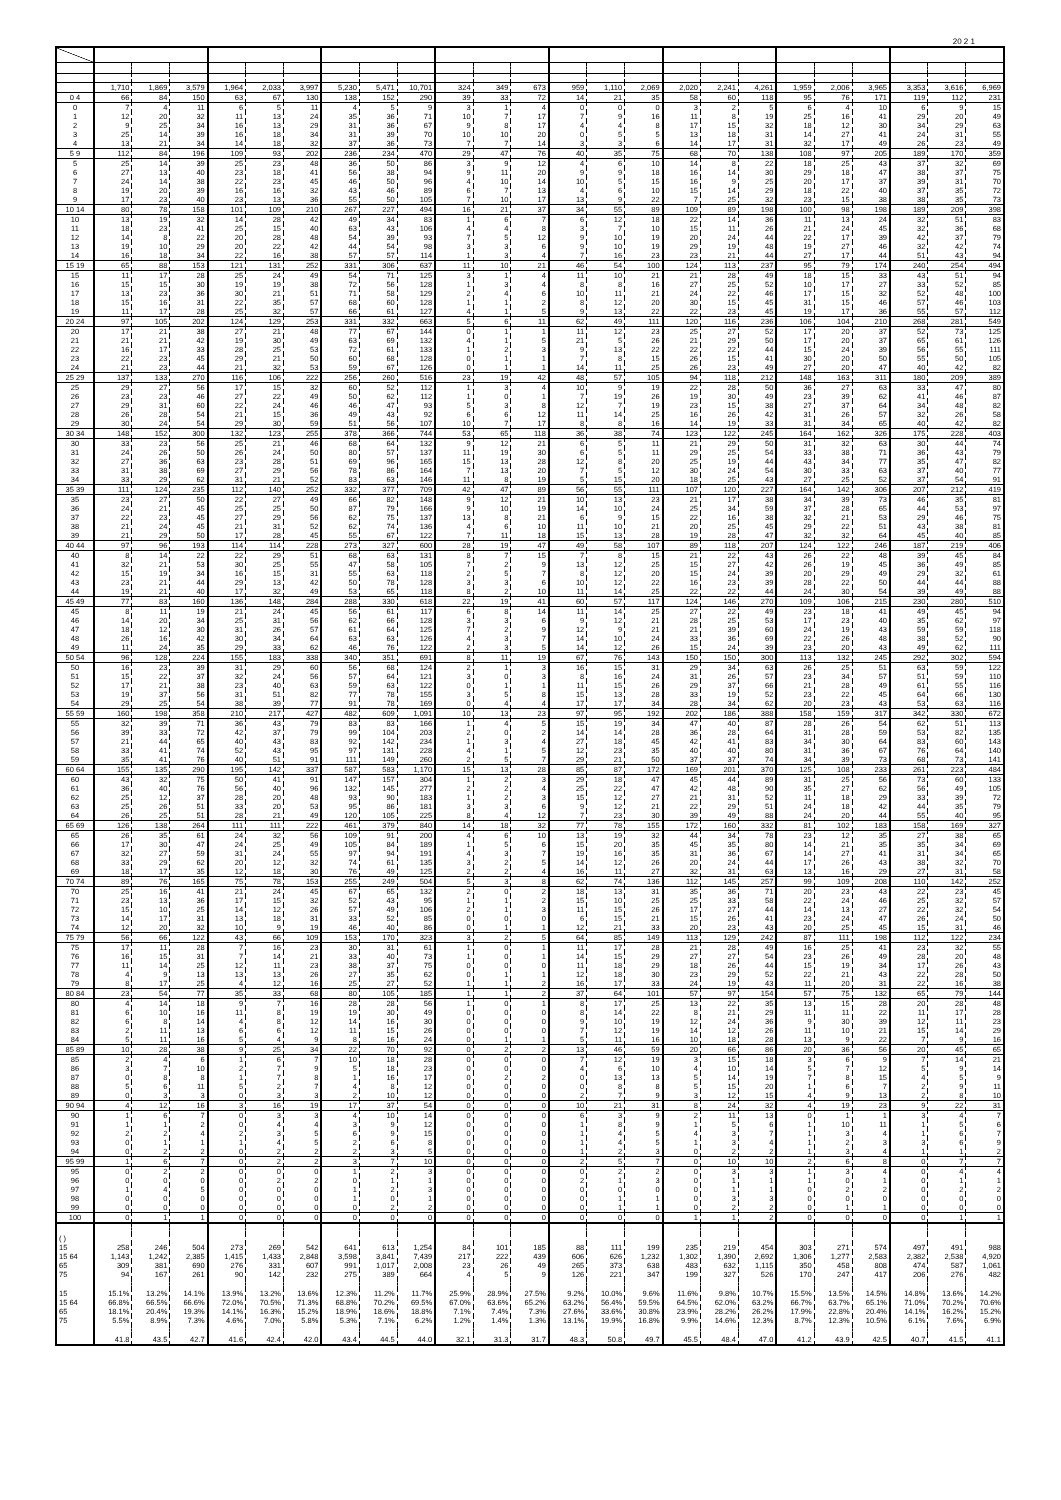20 2 1
| | 1,710 | 1,869 | 3,579 | 1,964 | 2,033 | 3,997 | 5,230 | 5,471 | 10,701 | 324 | 349 | 673 | 959 | 1,110 | 2,069 | 2,020 | 2,241 | 4,261 | 1,959 | 2,006 | 3,965 | 3,353 | 3,616 | 6,969 |
| 0 4 | 66 | 84 | 150 | 63 | 67 | 130 | 138 | 152 | 290 | 39 | 33 | 72 | 14 | 21 | 35 | 58 | 60 | 118 | 95 | 76 | 171 | 119 | 112 | 231 |
| 0 | 7 | 4 | 11 | 6 | 5 | 11 | 4 | 5 | 9 | 3 | 1 | 4 | 0 | 0 | 0 | 3 | 2 | 5 | 6 | 4 | 10 | 6 | 9 | 15 |
| 1 | 12 | 20 | 32 | 11 | 13 | 24 | 35 | 36 | 71 | 10 | 7 | 17 | 7 | 9 | 16 | 11 | 8 | 19 | 25 | 16 | 41 | 29 | 20 | 49 |
| 2 | 9 | 25 | 34 | 16 | 13 | 29 | 31 | 36 | 67 | 9 | 8 | 17 | 4 | 4 | 8 | 17 | 15 | 32 | 18 | 12 | 30 | 34 | 29 | 63 |
| 3 | 25 | 14 | 39 | 16 | 18 | 34 | 31 | 39 | 70 | 10 | 10 | 20 | 0 | 5 | 5 | 13 | 18 | 31 | 14 | 27 | 41 | 24 | 31 | 55 |
| 4 | 13 | 21 | 34 | 14 | 18 | 32 | 37 | 36 | 73 | 7 | 7 | 14 | 3 | 3 | 6 | 14 | 17 | 31 | 32 | 17 | 49 | 26 | 23 | 49 |
| 5 9 | 112 | 84 | 196 | 109 | 93 | 202 | 236 | 234 | 470 | 29 | 47 | 76 | 40 | 35 | 75 | 68 | 70 | 138 | 108 | 97 | 205 | 189 | 170 | 359 |
| 5 | 25 | 14 | 39 | 25 | 23 | 48 | 36 | 50 | 86 | 3 | 9 | 12 | 4 | 6 | 10 | 14 | 8 | 22 | 18 | 25 | 43 | 37 | 32 | 69 |
| 6 | 27 | 13 | 40 | 23 | 18 | 41 | 56 | 38 | 94 | 9 | 11 | 20 | 9 | 9 | 18 | 16 | 14 | 30 | 29 | 18 | 47 | 38 | 37 | 75 |
| 7 | 24 | 14 | 38 | 22 | 23 | 45 | 46 | 50 | 96 | 4 | 10 | 14 | 10 | 5 | 15 | 16 | 9 | 25 | 20 | 17 | 37 | 39 | 31 | 70 |
| 8 | 19 | 20 | 39 | 16 | 16 | 32 | 43 | 46 | 89 | 6 | 7 | 13 | 4 | 6 | 10 | 15 | 14 | 29 | 18 | 22 | 40 | 37 | 35 | 72 |
| 9 | 17 | 23 | 40 | 23 | 13 | 36 | 55 | 50 | 105 | 7 | 10 | 17 | 13 | 9 | 22 | 7 | 25 | 32 | 23 | 15 | 38 | 38 | 35 | 73 |
| 10 14 | 80 | 78 | 158 | 101 | 109 | 210 | 267 | 227 | 494 | 16 | 21 | 37 | 34 | 55 | 89 | 109 | 89 | 198 | 100 | 98 | 198 | 189 | 209 | 398 |
| 10 | 13 | 19 | 32 | 14 | 28 | 42 | 49 | 34 | 83 | 1 | 6 | 7 | 6 | 12 | 18 | 22 | 14 | 36 | 11 | 13 | 24 | 32 | 51 | 83 |
| 11 | 18 | 23 | 41 | 25 | 15 | 40 | 63 | 43 | 106 | 4 | 4 | 8 | 3 | 7 | 10 | 15 | 11 | 26 | 21 | 24 | 45 | 32 | 36 | 68 |
| 12 | 14 | 8 | 22 | 20 | 28 | 48 | 54 | 39 | 93 | 7 | 5 | 12 | 9 | 10 | 19 | 20 | 24 | 44 | 22 | 17 | 39 | 42 | 37 | 79 |
| 13 | 19 | 10 | 29 | 20 | 22 | 42 | 44 | 54 | 98 | 3 | 3 | 6 | 9 | 10 | 19 | 29 | 19 | 48 | 19 | 27 | 46 | 32 | 42 | 74 |
| 14 | 16 | 18 | 34 | 22 | 16 | 38 | 57 | 57 | 114 | 1 | 3 | 4 | 7 | 16 | 23 | 23 | 21 | 44 | 27 | 17 | 44 | 51 | 43 | 94 |
| 15 19 | 65 | 88 | 153 | 121 | 131 | 252 | 331 | 306 | 637 | 11 | 10 | 21 | 46 | 54 | 100 | 124 | 113 | 237 | 95 | 79 | 174 | 240 | 254 | 494 |
| 15 | 11 | 17 | 28 | 25 | 24 | 49 | 54 | 71 | 125 | 3 | 1 | 4 | 11 | 10 | 21 | 21 | 28 | 49 | 18 | 15 | 33 | 43 | 51 | 94 |
| 16 | 15 | 15 | 30 | 19 | 19 | 38 | 72 | 56 | 128 | 1 | 3 | 4 | 8 | 8 | 16 | 27 | 25 | 52 | 10 | 17 | 27 | 33 | 52 | 85 |
| 17 | 13 | 23 | 36 | 30 | 21 | 51 | 71 | 58 | 129 | 2 | 4 | 6 | 10 | 11 | 21 | 24 | 22 | 46 | 17 | 15 | 32 | 52 | 48 | 100 |
| 18 | 15 | 16 | 31 | 22 | 35 | 57 | 68 | 60 | 128 | 1 | 1 | 2 | 8 | 12 | 20 | 30 | 15 | 45 | 31 | 15 | 46 | 57 | 46 | 103 |
| 19 | 11 | 17 | 28 | 25 | 32 | 57 | 66 | 61 | 127 | 4 | 1 | 5 | 9 | 13 | 22 | 22 | 23 | 45 | 19 | 17 | 36 | 55 | 57 | 112 |
| 20 24 | 97 | 105 | 202 | 124 | 129 | 253 | 331 | 332 | 663 | 5 | 6 | 11 | 62 | 49 | 111 | 120 | 116 | 236 | 106 | 104 | 210 | 268 | 281 | 549 |
| 20 | 17 | 21 | 38 | 27 | 21 | 48 | 77 | 67 | 144 | 0 | 1 | 1 | 11 | 12 | 23 | 25 | 27 | 52 | 17 | 20 | 37 | 52 | 73 | 125 |
| 21 | 21 | 21 | 42 | 19 | 30 | 49 | 63 | 69 | 132 | 4 | 1 | 5 | 21 | 5 | 26 | 21 | 29 | 50 | 17 | 20 | 37 | 65 | 61 | 126 |
| 22 | 16 | 17 | 33 | 28 | 25 | 53 | 72 | 61 | 133 | 1 | 2 | 3 | 9 | 13 | 22 | 22 | 22 | 44 | 15 | 24 | 39 | 56 | 55 | 111 |
| 23 | 22 | 23 | 45 | 29 | 21 | 50 | 60 | 68 | 128 | 0 | 1 | 1 | 7 | 8 | 15 | 26 | 15 | 41 | 30 | 20 | 50 | 55 | 50 | 105 |
| 24 | 21 | 23 | 44 | 21 | 32 | 53 | 59 | 67 | 126 | 0 | 1 | 1 | 14 | 11 | 25 | 26 | 23 | 49 | 27 | 20 | 47 | 40 | 42 | 82 |
| 25 29 | 137 | 133 | 270 | 116 | 106 | 222 | 256 | 260 | 516 | 23 | 19 | 42 | 48 | 57 | 105 | 94 | 118 | 212 | 148 | 163 | 311 | 180 | 209 | 389 |
| 25 | 29 | 27 | 56 | 17 | 15 | 32 | 60 | 52 | 112 | 1 | 3 | 4 | 10 | 9 | 19 | 22 | 28 | 50 | 36 | 27 | 63 | 33 | 47 | 80 |
| 26 | 23 | 23 | 46 | 27 | 22 | 49 | 50 | 62 | 112 | 1 | 0 | 1 | 7 | 19 | 26 | 19 | 30 | 49 | 23 | 39 | 62 | 41 | 46 | 87 |
| 27 | 29 | 31 | 60 | 22 | 24 | 46 | 46 | 47 | 93 | 5 | 3 | 8 | 12 | 7 | 19 | 23 | 15 | 38 | 27 | 37 | 64 | 34 | 48 | 82 |
| 28 | 26 | 28 | 54 | 21 | 15 | 36 | 49 | 43 | 92 | 6 | 6 | 12 | 11 | 14 | 25 | 16 | 26 | 42 | 31 | 26 | 57 | 32 | 26 | 58 |
| 29 | 30 | 24 | 54 | 29 | 30 | 59 | 51 | 56 | 107 | 10 | 7 | 17 | 8 | 8 | 16 | 14 | 19 | 33 | 31 | 34 | 65 | 40 | 42 | 82 |
| 30 34 | 148 | 152 | 300 | 132 | 123 | 255 | 378 | 366 | 744 | 53 | 65 | 118 | 36 | 38 | 74 | 123 | 122 | 245 | 164 | 162 | 326 | 175 | 228 | 403 |
| 30 | 33 | 23 | 56 | 25 | 21 | 46 | 68 | 64 | 132 | 9 | 12 | 21 | 6 | 5 | 11 | 21 | 29 | 50 | 31 | 32 | 63 | 30 | 44 | 74 |
| 31 | 24 | 26 | 50 | 26 | 24 | 50 | 80 | 57 | 137 | 11 | 19 | 30 | 6 | 5 | 11 | 29 | 25 | 54 | 33 | 38 | 71 | 36 | 43 | 79 |
| 32 | 27 | 36 | 63 | 23 | 28 | 51 | 69 | 96 | 165 | 15 | 13 | 28 | 12 | 8 | 20 | 25 | 19 | 44 | 43 | 34 | 77 | 35 | 47 | 82 |
| 33 | 31 | 38 | 69 | 27 | 29 | 56 | 78 | 86 | 164 | 7 | 13 | 20 | 7 | 5 | 12 | 30 | 24 | 54 | 30 | 33 | 63 | 37 | 40 | 77 |
| 34 | 33 | 29 | 62 | 31 | 21 | 52 | 83 | 63 | 146 | 11 | 8 | 19 | 5 | 15 | 20 | 18 | 25 | 43 | 27 | 25 | 52 | 37 | 54 | 91 |
| 35 39 | 111 | 124 | 235 | 112 | 140 | 252 | 332 | 377 | 709 | 42 | 47 | 89 | 56 | 55 | 111 | 107 | 120 | 227 | 164 | 142 | 306 | 207 | 212 | 419 |
| 35 | 23 | 27 | 50 | 22 | 27 | 49 | 66 | 82 | 148 | 9 | 12 | 21 | 10 | 13 | 23 | 21 | 17 | 38 | 34 | 39 | 73 | 46 | 35 | 81 |
| 36 | 24 | 21 | 45 | 25 | 25 | 50 | 87 | 79 | 166 | 9 | 10 | 19 | 14 | 10 | 24 | 25 | 34 | 59 | 37 | 28 | 65 | 44 | 53 | 97 |
| 37 | 22 | 23 | 45 | 27 | 29 | 56 | 62 | 75 | 137 | 13 | 8 | 21 | 6 | 9 | 15 | 22 | 16 | 38 | 32 | 21 | 53 | 29 | 46 | 75 |
| 38 | 21 | 24 | 45 | 21 | 31 | 52 | 62 | 74 | 136 | 4 | 6 | 10 | 11 | 10 | 21 | 20 | 25 | 45 | 29 | 22 | 51 | 43 | 38 | 81 |
| 39 | 21 | 29 | 50 | 17 | 28 | 45 | 55 | 67 | 122 | 7 | 11 | 18 | 15 | 13 | 28 | 19 | 28 | 47 | 32 | 32 | 64 | 45 | 40 | 85 |
| 40 44 | 97 | 96 | 193 | 114 | 114 | 228 | 273 | 327 | 600 | 28 | 19 | 47 | 49 | 58 | 107 | 89 | 118 | 207 | 124 | 122 | 246 | 187 | 219 | 406 |
| 40 | 8 | 14 | 22 | 22 | 29 | 51 | 68 | 63 | 131 | 8 | 7 | 15 | 7 | 8 | 15 | 21 | 22 | 43 | 26 | 22 | 48 | 39 | 45 | 84 |
| 41 | 32 | 21 | 53 | 30 | 25 | 55 | 47 | 58 | 105 | 7 | 2 | 9 | 13 | 12 | 25 | 15 | 27 | 42 | 26 | 19 | 45 | 36 | 49 | 85 |
| 42 | 15 | 19 | 34 | 16 | 15 | 31 | 55 | 63 | 118 | 2 | 5 | 7 | 8 | 12 | 20 | 15 | 24 | 39 | 20 | 29 | 49 | 29 | 32 | 61 |
| 43 | 23 | 21 | 44 | 29 | 13 | 42 | 50 | 78 | 128 | 3 | 3 | 6 | 10 | 12 | 22 | 16 | 23 | 39 | 28 | 22 | 50 | 44 | 44 | 88 |
| 44 | 19 | 21 | 40 | 17 | 32 | 49 | 53 | 65 | 118 | 8 | 2 | 10 | 11 | 14 | 25 | 22 | 22 | 44 | 24 | 30 | 54 | 39 | 49 | 88 |
| 45 49 | 77 | 83 | 160 | 136 | 148 | 284 | 288 | 330 | 618 | 22 | 19 | 41 | 60 | 57 | 117 | 124 | 146 | 270 | 109 | 106 | 215 | 230 | 280 | 510 |
| 45 | 8 | 11 | 19 | 21 | 24 | 45 | 56 | 61 | 117 | 6 | 8 | 14 | 11 | 14 | 25 | 27 | 22 | 49 | 23 | 18 | 41 | 49 | 45 | 94 |
| 46 | 14 | 20 | 34 | 25 | 31 | 56 | 62 | 66 | 128 | 3 | 3 | 6 | 9 | 12 | 21 | 28 | 25 | 53 | 17 | 23 | 40 | 35 | 62 | 97 |
| 47 | 18 | 12 | 30 | 31 | 26 | 57 | 61 | 64 | 125 | 7 | 2 | 9 | 12 | 9 | 21 | 21 | 39 | 60 | 24 | 19 | 43 | 59 | 59 | 118 |
| 48 | 26 | 16 | 42 | 30 | 34 | 64 | 63 | 63 | 126 | 4 | 3 | 7 | 14 | 10 | 24 | 33 | 36 | 69 | 22 | 26 | 48 | 38 | 52 | 90 |
| 49 | 11 | 24 | 35 | 29 | 33 | 62 | 46 | 76 | 122 | 2 | 3 | 5 | 14 | 12 | 26 | 15 | 24 | 39 | 23 | 20 | 43 | 49 | 62 | 111 |
| 50 54 | 96 | 128 | 224 | 155 | 183 | 338 | 340 | 351 | 691 | 8 | 11 | 19 | 67 | 76 | 143 | 150 | 150 | 300 | 113 | 132 | 245 | 292 | 302 | 594 |
| 50 | 16 | 23 | 39 | 31 | 29 | 60 | 56 | 68 | 124 | 2 | 1 | 3 | 16 | 15 | 31 | 29 | 34 | 63 | 26 | 25 | 51 | 63 | 59 | 122 |
| 51 | 15 | 22 | 37 | 32 | 24 | 56 | 57 | 64 | 121 | 3 | 0 | 3 | 8 | 16 | 24 | 31 | 26 | 57 | 23 | 34 | 57 | 51 | 59 | 110 |
| 52 | 17 | 21 | 38 | 23 | 40 | 63 | 59 | 63 | 122 | 0 | 1 | 1 | 11 | 15 | 26 | 29 | 37 | 66 | 21 | 28 | 49 | 61 | 55 | 116 |
| 53 | 19 | 37 | 56 | 31 | 51 | 82 | 77 | 78 | 155 | 3 | 5 | 8 | 15 | 13 | 28 | 33 | 19 | 52 | 23 | 22 | 45 | 64 | 66 | 130 |
| 54 | 29 | 25 | 54 | 38 | 39 | 77 | 91 | 78 | 169 | 0 | 4 | 4 | 17 | 17 | 34 | 28 | 34 | 62 | 20 | 23 | 43 | 53 | 63 | 116 |
| 55 59 | 160 | 198 | 358 | 210 | 217 | 427 | 482 | 609 | 1,091 | 10 | 13 | 23 | 97 | 95 | 192 | 202 | 186 | 388 | 158 | 159 | 317 | 342 | 330 | 672 |
| 55 | 32 | 39 | 71 | 36 | 43 | 79 | 83 | 83 | 166 | 1 | 4 | 5 | 15 | 19 | 34 | 47 | 40 | 87 | 28 | 26 | 54 | 62 | 51 | 113 |
| 56 | 39 | 33 | 72 | 42 | 37 | 79 | 99 | 104 | 203 | 2 | 0 | 2 | 14 | 14 | 28 | 36 | 28 | 64 | 31 | 28 | 59 | 53 | 82 | 135 |
| 57 | 21 | 44 | 65 | 40 | 43 | 83 | 92 | 142 | 234 | 1 | 3 | 4 | 27 | 18 | 45 | 42 | 41 | 83 | 34 | 30 | 64 | 83 | 60 | 143 |
| 58 | 33 | 41 | 74 | 52 | 43 | 95 | 97 | 131 | 228 | 4 | 1 | 5 | 12 | 23 | 35 | 40 | 40 | 80 | 31 | 36 | 67 | 76 | 64 | 140 |
| 59 | 35 | 41 | 76 | 40 | 51 | 91 | 111 | 149 | 260 | 2 | 5 | 7 | 29 | 21 | 50 | 37 | 37 | 74 | 34 | 39 | 73 | 68 | 73 | 141 |
| 60 64 | 155 | 135 | 290 | 195 | 142 | 337 | 587 | 583 | 1,170 | 15 | 13 | 28 | 85 | 87 | 172 | 169 | 201 | 370 | 125 | 108 | 233 | 261 | 223 | 484 |
| 60 | 43 | 32 | 75 | 50 | 41 | 91 | 147 | 157 | 304 | 1 | 2 | 3 | 29 | 18 | 47 | 45 | 44 | 89 | 31 | 25 | 56 | 73 | 60 | 133 |
| 61 | 36 | 40 | 76 | 56 | 40 | 96 | 132 | 145 | 277 | 2 | 2 | 4 | 25 | 22 | 47 | 42 | 48 | 90 | 35 | 27 | 62 | 56 | 49 | 105 |
| 62 | 25 | 12 | 37 | 28 | 20 | 48 | 93 | 90 | 183 | 1 | 2 | 3 | 15 | 12 | 27 | 21 | 31 | 52 | 11 | 18 | 29 | 33 | 39 | 72 |
| 63 | 25 | 26 | 51 | 33 | 20 | 53 | 95 | 86 | 181 | 3 | 3 | 6 | 9 | 12 | 21 | 22 | 29 | 51 | 24 | 18 | 42 | 44 | 35 | 79 |
| 64 | 26 | 25 | 51 | 28 | 21 | 49 | 120 | 105 | 225 | 8 | 4 | 12 | 7 | 23 | 30 | 39 | 49 | 88 | 24 | 20 | 44 | 55 | 40 | 95 |
| 65 69 | 126 | 138 | 264 | 111 | 111 | 222 | 461 | 379 | 840 | 14 | 18 | 32 | 77 | 78 | 155 | 172 | 160 | 332 | 81 | 102 | 183 | 158 | 169 | 327 |
| 65 | 26 | 35 | 61 | 24 | 32 | 56 | 109 | 91 | 200 | 4 | 6 | 10 | 13 | 19 | 32 | 44 | 34 | 78 | 23 | 12 | 35 | 27 | 38 | 65 |
| 66 | 17 | 30 | 47 | 24 | 25 | 49 | 105 | 84 | 189 | 1 | 5 | 6 | 15 | 20 | 35 | 45 | 35 | 80 | 14 | 21 | 35 | 35 | 34 | 69 |
| 67 | 32 | 27 | 59 | 31 | 24 | 55 | 97 | 94 | 191 | 4 | 3 | 7 | 19 | 16 | 35 | 31 | 36 | 67 | 14 | 27 | 41 | 31 | 34 | 65 |
| 68 | 33 | 29 | 62 | 20 | 12 | 32 | 74 | 61 | 135 | 3 | 2 | 5 | 14 | 12 | 26 | 20 | 24 | 44 | 17 | 26 | 43 | 38 | 32 | 70 |
| 69 | 18 | 17 | 35 | 12 | 18 | 30 | 76 | 49 | 125 | 2 | 2 | 4 | 16 | 11 | 27 | 32 | 31 | 63 | 13 | 16 | 29 | 27 | 31 | 58 |
| 70 74 | 89 | 76 | 165 | 75 | 78 | 153 | 255 | 249 | 504 | 5 | 3 | 8 | 62 | 74 | 136 | 112 | 145 | 257 | 99 | 109 | 208 | 110 | 142 | 252 |
| 70 | 25 | 16 | 41 | 21 | 24 | 45 | 67 | 65 | 132 | 2 | 0 | 2 | 18 | 13 | 31 | 35 | 36 | 71 | 20 | 23 | 43 | 22 | 23 | 45 |
| 71 | 23 | 13 | 36 | 17 | 15 | 32 | 52 | 43 | 95 | 1 | 1 | 2 | 15 | 10 | 25 | 25 | 33 | 58 | 22 | 24 | 46 | 25 | 32 | 57 |
| 72 | 15 | 10 | 25 | 14 | 12 | 26 | 57 | 49 | 106 | 2 | 1 | 3 | 11 | 15 | 26 | 17 | 27 | 44 | 14 | 13 | 27 | 22 | 32 | 54 |
| 73 | 14 | 17 | 31 | 13 | 18 | 31 | 33 | 52 | 85 | 0 | 0 | 0 | 6 | 15 | 21 | 15 | 26 | 41 | 23 | 24 | 47 | 26 | 24 | 50 |
| 74 | 12 | 20 | 32 | 10 | 9 | 19 | 46 | 40 | 86 | 0 | 1 | 1 | 12 | 21 | 33 | 20 | 23 | 43 | 20 | 25 | 45 | 15 | 31 | 46 |
| 75 79 | 56 | 66 | 122 | 43 | 66 | 109 | 153 | 170 | 323 | 3 | 2 | 5 | 64 | 85 | 149 | 113 | 129 | 242 | 87 | 111 | 198 | 112 | 122 | 234 |
| 75 | 17 | 11 | 28 | 7 | 16 | 23 | 30 | 31 | 61 | 1 | 0 | 1 | 11 | 17 | 28 | 21 | 28 | 49 | 16 | 25 | 41 | 23 | 32 | 55 |
| 76 | 16 | 15 | 31 | 7 | 14 | 21 | 33 | 40 | 73 | 1 | 0 | 1 | 14 | 15 | 29 | 27 | 27 | 54 | 23 | 26 | 49 | 28 | 20 | 48 |
| 77 | 11 | 14 | 25 | 12 | 11 | 23 | 38 | 37 | 75 | 0 | 0 | 0 | 11 | 18 | 29 | 18 | 26 | 44 | 15 | 19 | 34 | 17 | 26 | 43 |
| 78 | 4 | 9 | 13 | 13 | 13 | 26 | 27 | 35 | 62 | 0 | 1 | 1 | 12 | 18 | 30 | 23 | 29 | 52 | 22 | 21 | 43 | 22 | 28 | 50 |
| 79 | 8 | 17 | 25 | 4 | 12 | 16 | 25 | 27 | 52 | 1 | 1 | 2 | 16 | 17 | 33 | 24 | 19 | 43 | 11 | 20 | 31 | 22 | 16 | 38 |
| 80 84 | 23 | 54 | 77 | 35 | 33 | 68 | 80 | 105 | 185 | 1 | 1 | 2 | 37 | 64 | 101 | 57 | 97 | 154 | 57 | 75 | 132 | 65 | 79 | 144 |
| 80 | 4 | 14 | 18 | 9 | 7 | 16 | 28 | 28 | 56 | 1 | 0 | 1 | 8 | 17 | 25 | 13 | 22 | 35 | 13 | 15 | 28 | 20 | 28 | 48 |
| 81 | 6 | 10 | 16 | 11 | 8 | 19 | 19 | 30 | 49 | 0 | 0 | 0 | 8 | 14 | 22 | 8 | 21 | 29 | 11 | 11 | 22 | 11 | 17 | 28 |
| 82 | 6 | 8 | 14 | 4 | 8 | 12 | 14 | 16 | 30 | 0 | 0 | 0 | 9 | 10 | 19 | 12 | 24 | 36 | 9 | 30 | 39 | 12 | 11 | 23 |
| 83 | 2 | 11 | 13 | 6 | 6 | 12 | 11 | 15 | 26 | 0 | 0 | 0 | 7 | 12 | 19 | 14 | 12 | 26 | 11 | 10 | 21 | 15 | 14 | 29 |
| 84 | 5 | 11 | 16 | 5 | 4 | 9 | 8 | 16 | 24 | 0 | 1 | 1 | 5 | 11 | 16 | 10 | 18 | 28 | 13 | 9 | 22 | 7 | 9 | 16 |
| 85 89 | 10 | 28 | 38 | 9 | 25 | 34 | 22 | 70 | 92 | 0 | 2 | 2 | 13 | 46 | 59 | 20 | 66 | 86 | 20 | 36 | 56 | 20 | 45 | 65 |
| 85 | 2 | 4 | 6 | 1 | 6 | 7 | 10 | 18 | 28 | 0 | 0 | 0 | 7 | 12 | 19 | 3 | 15 | 18 | 3 | 6 | 9 | 7 | 14 | 21 |
| 86 | 3 | 7 | 10 | 2 | 7 | 9 | 5 | 18 | 23 | 0 | 0 | 0 | 4 | 6 | 10 | 4 | 10 | 14 | 5 | 7 | 12 | 5 | 9 | 14 |
| 87 | 0 | 8 | 8 | 1 | 7 | 8 | 1 | 16 | 17 | 0 | 2 | 2 | 0 | 13 | 13 | 5 | 14 | 19 | 7 | 8 | 15 | 4 | 5 | 9 |
| 88 | 5 | 6 | 11 | 5 | 2 | 7 | 4 | 8 | 12 | 0 | 0 | 0 | 0 | 8 | 8 | 5 | 15 | 20 | 1 | 6 | 7 | 2 | 9 | 11 |
| 89 | 0 | 3 | 3 | 0 | 3 | 3 | 2 | 10 | 12 | 0 | 0 | 0 | 2 | 7 | 9 | 3 | 12 | 15 | 4 | 9 | 13 | 2 | 8 | 10 |
| 90 94 | 4 | 12 | 16 | 3 | 16 | 19 | 17 | 37 | 54 | 0 | 0 | 0 | 10 | 21 | 31 | 8 | 24 | 32 | 4 | 19 | 23 | 9 | 22 | 31 |
| 90 | 1 | 6 | 7 | 0 | 3 | 3 | 4 | 10 | 14 | 0 | 0 | 0 | 6 | 3 | 9 | 2 | 11 | 13 | 0 | 1 | 1 | 3 | 4 | 7 |
| 91 | 1 | 1 | 2 | 0 | 4 | 4 | 3 | 9 | 12 | 0 | 0 | 0 | 1 | 8 | 9 | 1 | 5 | 6 | 1 | 10 | 11 | 1 | 5 | 6 |
| 92 | 2 | 2 | 4 | 2 | 3 | 5 | 6 | 9 | 15 | 0 | 0 | 0 | 1 | 4 | 5 | 4 | 3 | 7 | 1 | 3 | 4 | 1 | 6 | 7 |
| 93 | 0 | 1 | 1 | 1 | 4 | 5 | 2 | 6 | 8 | 0 | 0 | 0 | 1 | 4 | 5 | 1 | 3 | 4 | 1 | 2 | 3 | 3 | 6 | 9 |
| 94 | 0 | 2 | 2 | 0 | 2 | 2 | 2 | 3 | 5 | 0 | 0 | 0 | 1 | 2 | 3 | 0 | 2 | 2 | 1 | 3 | 4 | 1 | 1 | 2 |
| 95 99 | 1 | 6 | 7 | 0 | 2 | 2 | 3 | 7 | 10 | 0 | 0 | 0 | 2 | 5 | 7 | 0 | 10 | 10 | 2 | 6 | 8 | 0 | 7 | 7 |
| 95 | 0 | 2 | 2 | 0 | 0 | 0 | 1 | 2 | 3 | 0 | 0 | 0 | 0 | 2 | 2 | 0 | 3 | 3 | 1 | 3 | 4 | 0 | 4 | 4 |
| 96 | 0 | 0 | 0 | 0 | 2 | 2 | 0 | 1 | 1 | 0 | 0 | 0 | 2 | 1 | 3 | 0 | 1 | 1 | 1 | 0 | 1 | 0 | 1 | 1 |
| 97 | 1 | 4 | 5 | 0 | 0 | 0 | 1 | 2 | 3 | 0 | 0 | 0 | 0 | 0 | 0 | 0 | 1 | 1 | 0 | 2 | 2 | 0 | 2 | 2 |
| 98 | 0 | 0 | 0 | 0 | 0 | 0 | 1 | 0 | 1 | 0 | 0 | 0 | 0 | 1 | 1 | 0 | 3 | 3 | 0 | 0 | 0 | 0 | 0 | 0 |
| 99 | 0 | 0 | 0 | 0 | 0 | 0 | 0 | 2 | 2 | 0 | 0 | 0 | 0 | 1 | 1 | 0 | 2 | 2 | 0 | 1 | 1 | 0 | 0 | 0 |
| 100 | 0 | 1 | 1 | 0 | 0 | 0 | 0 | 0 | 0 | 0 | 0 | 0 | 0 | 0 | 0 | 1 | 1 | 2 | 0 | 0 | 0 | 0 | 1 | 1 |
| ( ) | | | | | | | | | | | | | | | | | | | | | | | | |
| 15 | 258 | 246 | 504 | 273 | 269 | 542 | 641 | 613 | 1,254 | 84 | 101 | 185 | 88 | 111 | 199 | 235 | 219 | 454 | 303 | 271 | 574 | 497 | 491 | 988 |
| 15 64 | 1,143 | 1,242 | 2,385 | 1,415 | 1,433 | 2,848 | 3,598 | 3,841 | 7,439 | 217 | 222 | 439 | 606 | 626 | 1,232 | 1,302 | 1,390 | 2,692 | 1,306 | 1,277 | 2,583 | 2,382 | 2,538 | 4,920 |
| 65 | 309 | 381 | 690 | 276 | 331 | 607 | 991 | 1,017 | 2,008 | 23 | 26 | 49 | 265 | 373 | 638 | 483 | 632 | 1,115 | 350 | 458 | 808 | 474 | 587 | 1,061 |
| 75 | 94 | 167 | 261 | 90 | 142 | 232 | 275 | 389 | 664 | 4 | 5 | 9 | 126 | 221 | 347 | 199 | 327 | 526 | 170 | 247 | 417 | 206 | 276 | 482 |
| 15 | 15.1% | 13.2% | 14.1% | 13.9% | 13.2% | 13.6% | 12.3% | 11.2% | 11.7% | 25.9% | 28.9% | 27.5% | 9.2% | 10.0% | 9.6% | 11.6% | 9.8% | 10.7% | 15.5% | 13.5% | 14.5% | 14.8% | 13.6% | 14.2% |
| 15 64 | 66.8% | 66.5% | 66.6% | 72.0% | 70.5% | 71.3% | 68.8% | 70.2% | 69.5% | 67.0% | 63.6% | 65.2% | 63.2% | 56.4% | 59.5% | 64.5% | 62.0% | 63.2% | 66.7% | 63.7% | 65.1% | 71.0% | 70.2% | 70.6% |
| 65 | 18.1% | 20.4% | 19.3% | 14.1% | 16.3% | 15.2% | 18.9% | 18.6% | 18.8% | 7.1% | 7.4% | 7.3% | 27.6% | 33.6% | 30.8% | 23.9% | 28.2% | 26.2% | 17.9% | 22.8% | 20.4% | 14.1% | 16.2% | 15.2% |
| 75 | 5.5% | 8.9% | 7.3% | 4.6% | 7.0% | 5.8% | 5.3% | 7.1% | 6.2% | 1.2% | 1.4% | 1.3% | 13.1% | 19.9% | 16.8% | 9.9% | 14.6% | 12.3% | 8.7% | 12.3% | 10.5% | 6.1% | 7.6% | 6.9% |
| | 41.8 | 43.5 | 42.7 | 41.6 | 42.4 | 42.0 | 43.4 | 44.5 | 44.0 | 32.1 | 31.3 | 31.7 | 48.3 | 50.8 | 49.7 | 45.5 | 48.4 | 47.0 | 41.2 | 43.9 | 42.5 | 40.7 | 41.5 | 41.1 |